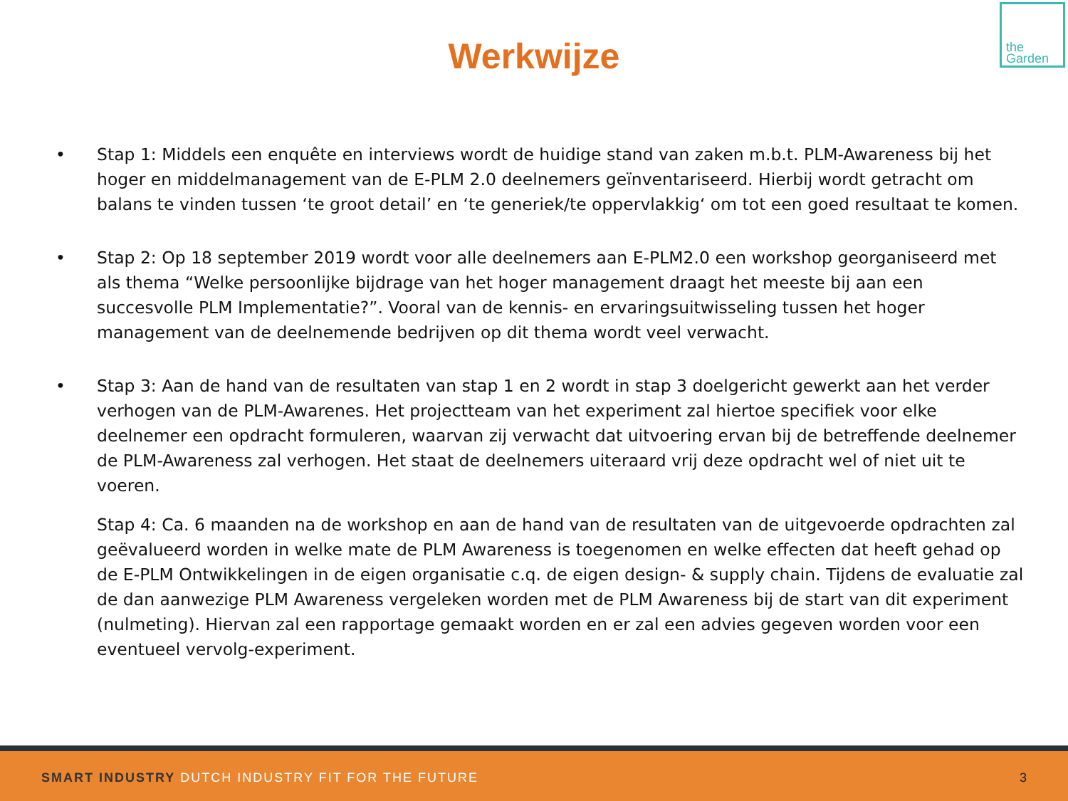Werkwijze
the
Garden
• Stap 1: Middels een enquête en interviews wordt de huidige stand van zaken m.b.t. PLM-Awareness bij het hoger en middelmanagement van de E-PLM 2.0 deelnemers geïnventariseerd. Hierbij wordt getracht om balans te vinden tussen ‘te groot detail’ en ‘te generiek/te oppervlakkig‘ om tot een goed resultaat te komen.
• Stap 2: Op 18 september 2019 wordt voor alle deelnemers aan E-PLM2.0 een workshop georganiseerd met als thema “Welke persoonlijke bijdrage van het hoger management draagt het meeste bij aan een succesvolle PLM Implementatie?”. Vooral van de kennis- en ervaringsuitwisseling tussen het hoger management van de deelnemende bedrijven op dit thema wordt veel verwacht.
• Stap 3: Aan de hand van de resultaten van stap 1 en 2 wordt in stap 3 doelgericht gewerkt aan het verder verhogen van de PLM-Awarenes. Het projectteam van het experiment zal hiertoe specifiek voor elke deelnemer een opdracht formuleren, waarvan zij verwacht dat uitvoering ervan bij de betreffende deelnemer de PLM-Awareness zal verhogen. Het staat de deelnemers uiteraard vrij deze opdracht wel of niet uit te voeren.
Stap 4: Ca. 6 maanden na de workshop en aan de hand van de resultaten van de uitgevoerde opdrachten zal geëvalueerd worden in welke mate de PLM Awareness is toegenomen en welke effecten dat heeft gehad op de E-PLM Ontwikkelingen in de eigen organisatie c.q. de eigen design- & supply chain. Tijdens de evaluatie zal de dan aanwezige PLM Awareness vergeleken worden met de PLM Awareness bij de start van dit experiment (nulmeting). Hiervan zal een rapportage gemaakt worden en er zal een advies gegeven worden voor een eventueel vervolg-experiment.
SMART INDUSTRY DUTCH INDUSTRY FIT FOR THE FUTURE 3